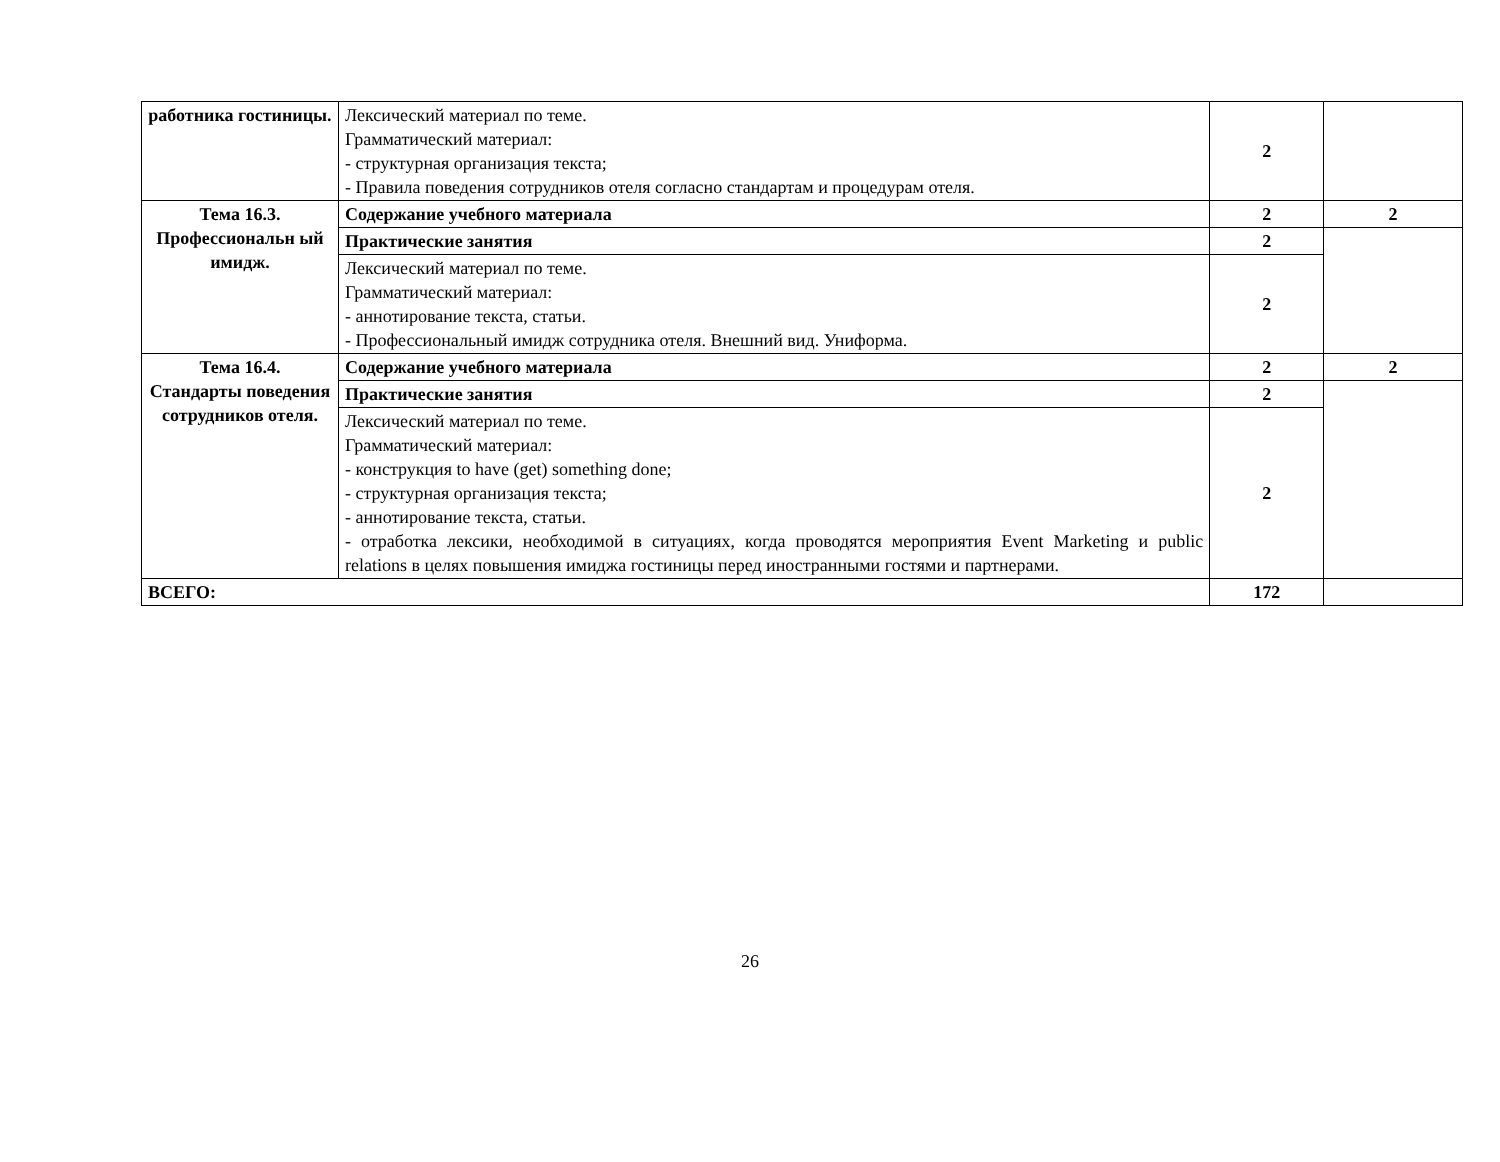| работника гостиницы. | Лексический материал по теме. Грамматический материал: - структурная организация текста; - Правила поведения сотрудников отеля согласно стандартам и процедурам отеля. | 2 | |
| Тема 16.3. Профессиональн ый имидж. | Содержание учебного материала | 2 | 2 |
| | Практические занятия | 2 | |
| | Лексический материал по теме. Грамматический материал: - аннотирование текста, статьи. - Профессиональный имидж сотрудника отеля. Внешний вид. Униформа. | 2 | |
| Тема 16.4. Стандарты поведения сотрудников отеля. | Содержание учебного материала | 2 | 2 |
| | Практические занятия | 2 | |
| | Лексический материал по теме. Грамматический материал: - конструкция to have (get) something done; - структурная организация текста; - аннотирование текста, статьи. - отработка лексики, необходимой в ситуациях, когда проводятся мероприятия Event Marketing и public relations в целях повышения имиджа гостиницы перед иностранными гостями и партнерами. | 2 | |
| ВСЕГО: | | 172 | |
26